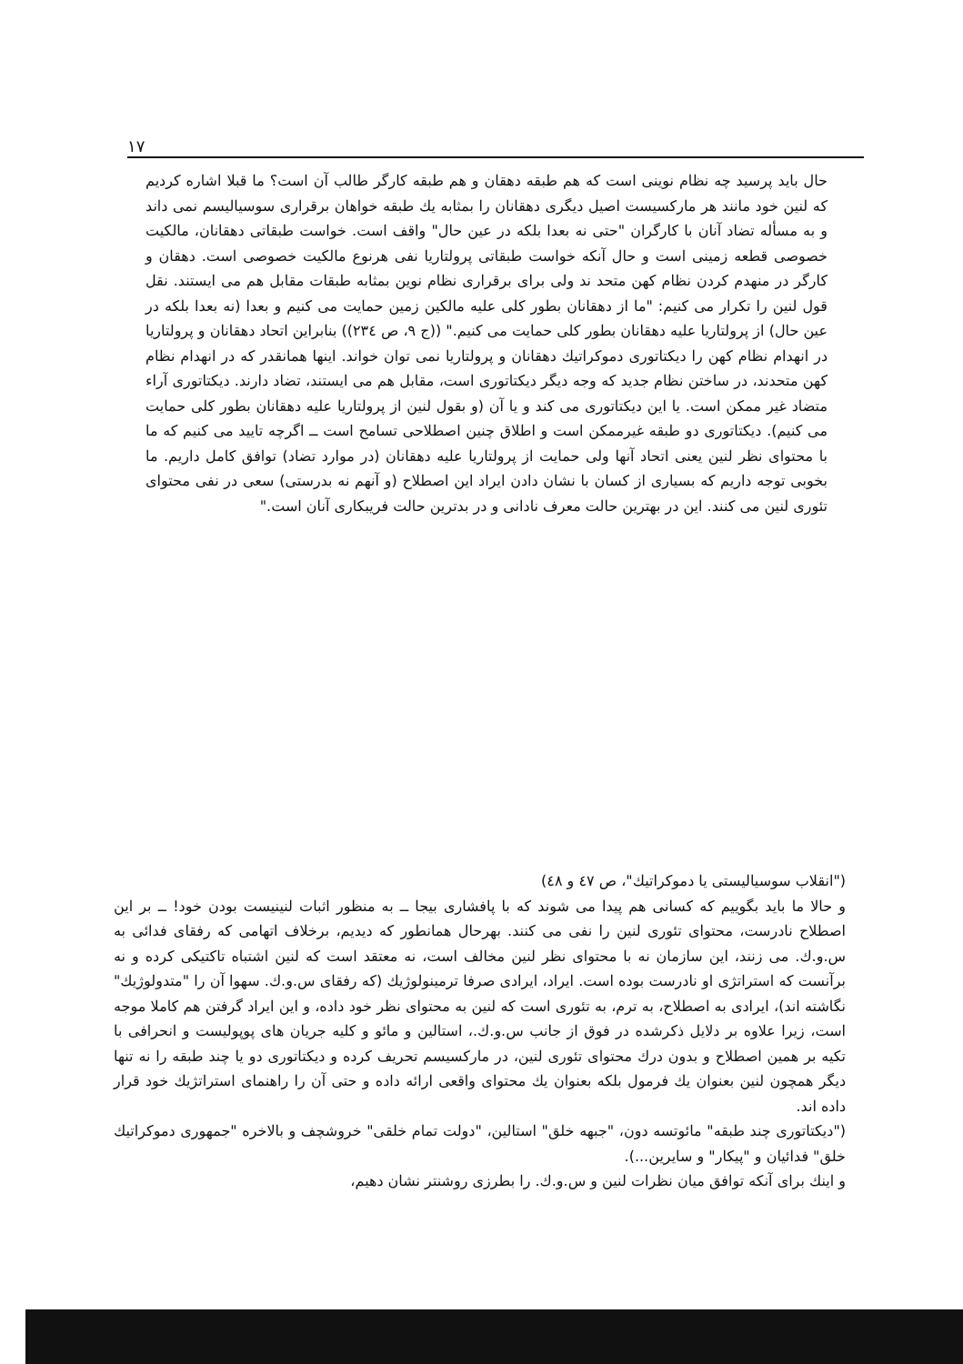۱۷
حال باید پرسید چه نظام نوینی است که هم طبقه دهقان و هم طبقه کارگر طالب آن است؟ ما قبلا اشاره کردیم که لنین خود مانند هر مارکسیست اصیل دیگری دهقانان را بمثابه یك طبقه خواهان برقراری سوسیالیسم نمی داند و به مسأله تضاد آنان با کارگران "حتی نه بعدا بلکه در عین حال" واقف است. خواست طبقاتی دهقانان، مالکیت خصوصی قطعه زمینی است و حال آنکه خواست طبقاتی پرولتاریا نفی هرنوع مالکیت خصوصی است. دهقان و کارگر در منهدم کردن نظام کهن متحد ند ولی برای برقراری نظام نوین بمثابه طبقات مقابل هم می ایستند. نقل قول لنین را تکرار می کنیم: "ما از دهقانان بطور کلی علیه مالکین زمین حمایت می کنیم و بعدا (نه بعدا بلکه در عین حال) از پرولتاریا علیه دهقانان بطور کلی حمایت می کنیم." ((ج ۹، ص ۲۳٤)) بنابراین اتحاد دهقانان و پرولتاریا در انهدام نظام کهن را دیکتاتوری دموکراتیك دهقانان و پرولتاریا نمی توان خواند. اینها همانقدر که در انهدام نظام کهن متحدند، در ساختن نظام جدید که وجه دیگر دیکتاتوری است، مقابل هم می ایستند، تضاد دارند. دیکتاتوری آراء متضاد غیر ممکن است. یا این دیکتاتوری می کند و یا آن (و بقول لنین از پرولتاریا علیه دهقانان بطور کلی حمایت می کنیم). دیکتاتوری دو طبقه غیرممکن است و اطلاق چنین اصطلاحی تسامح است ــ اگرچه تایید می کنیم که ما با محتوای نظر لنین یعنی اتحاد آنها ولی حمایت از پرولتاریا علیه دهقانان (در موارد تضاد) توافق کامل داریم. ما بخوبی توجه داریم که بسیاری از کسان با نشان دادن ایراد این اصطلاح (و آنهم نه بدرستی) سعی در نفی محتوای تئوری لنین می کنند. این در بهترین حالت معرف نادانی و در بدترین حالت فریبکاری آنان است."
("انقلاب سوسیالیستی یا دموکراتیك"، ص ٤٧ و ٤٨)
و حالا ما باید بگوییم که کسانی هم پیدا می شوند که با پافشاری بیجا ــ به منظور اثبات لنینیست بودن خود! ــ بر این اصطلاح نادرست، محتوای تئوری لنین را نفی می کنند. بهرحال همانطور که دیدیم، برخلاف اتهامی که رفقای فدائی به س.و.ك. می زنند، این سازمان نه با محتوای نظر لنین مخالف است، نه معتقد است که لنین اشتباه تاکتیکی کرده و نه برآنست که استراتژی او نادرست بوده است. ایراد، ایرادی صرفا ترمینولوژیك (که رفقای س.و.ك. سهوا آن را "متدولوژیك" نگاشته اند)، ایرادی به اصطلاح، به ترم، به تئوری است که لنین به محتوای نظر خود داده، و این ایراد گرفتن هم کاملا موجه است، زیرا علاوه بر دلایل ذکرشده در فوق از جانب س.و.ك.، استالین و مائو و کلیه جریان های پوپولیست و انحرافی با تکیه بر همین اصطلاح و بدون درك محتوای تئوری لنین، در مارکسیسم تحریف کرده و دیکتاتوری دو یا چند طبقه را نه تنها دیگر همچون لنین بعنوان یك فرمول بلکه بعنوان یك محتوای واقعی ارائه داده و حتی آن را راهنمای استراتژیك خود قرار داده اند.
("دیکتاتوری چند طبقه" مائوتسه دون، "جبهه خلق" استالین، "دولت تمام خلقی" خروشچف و بالاخره "جمهوری دموکراتیك خلق" فدائیان و "پیکار" و سایرین...).
و اینك برای آنکه توافق میان نظرات لنین و س.و.ك. را بطرزی روشنتر نشان دهیم،